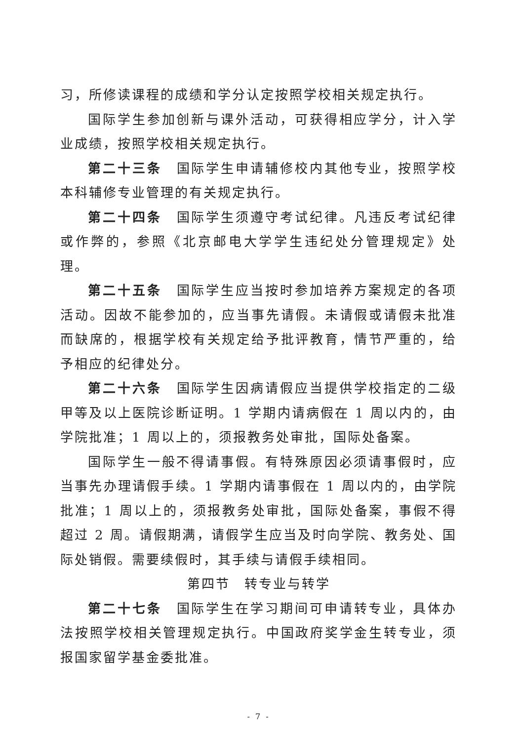习，所修读课程的成绩和学分认定按照学校相关规定执行。
国际学生参加创新与课外活动，可获得相应学分，计入学业成绩，按照学校相关规定执行。
第二十三条　国际学生申请辅修校内其他专业，按照学校本科辅修专业管理的有关规定执行。
第二十四条　国际学生须遵守考试纪律。凡违反考试纪律或作弊的，参照《北京邮电大学学生违纪处分管理规定》处理。
第二十五条　国际学生应当按时参加培养方案规定的各项活动。因故不能参加的，应当事先请假。未请假或请假未批准而缺席的，根据学校有关规定给予批评教育，情节严重的，给予相应的纪律处分。
第二十六条　国际学生因病请假应当提供学校指定的二级甲等及以上医院诊断证明。1 学期内请病假在 1 周以内的，由学院批准；1 周以上的，须报教务处审批，国际处备案。
国际学生一般不得请事假。有特殊原因必须请事假时，应当事先办理请假手续。1 学期内请事假在 1 周以内的，由学院批准；1 周以上的，须报教务处审批，国际处备案，事假不得超过 2 周。请假期满，请假学生应当及时向学院、教务处、国际处销假。需要续假时，其手续与请假手续相同。
第四节　转专业与转学
第二十七条　国际学生在学习期间可申请转专业，具体办法按照学校相关管理规定执行。中国政府奖学金生转专业，须报国家留学基金委批准。
- 7 -